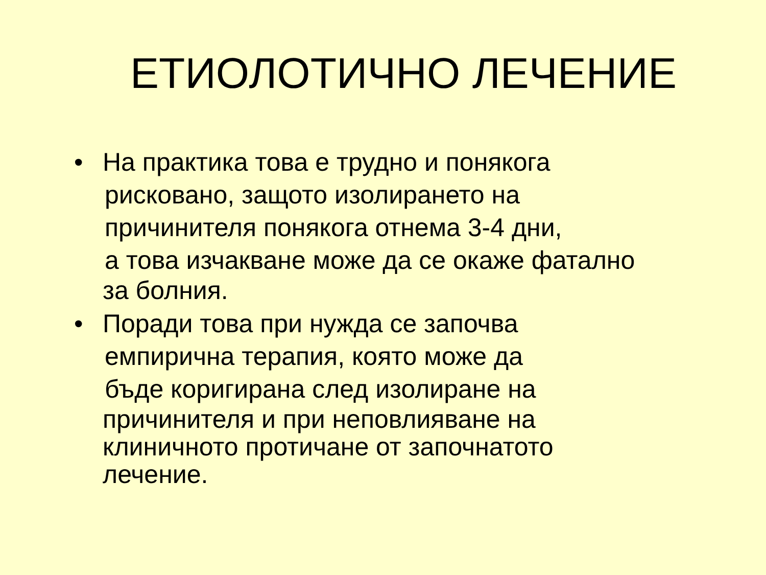ЕТИОЛОТИЧНО ЛЕЧЕНИЕ
• На практика това е трудно и понякога
рисковано, защото изолирането на
причинителя понякога отнема 3-4 дни,
а това изчакване може да се окаже фатално
за болния.
• Поради това при нужда се започва
емпирична терапия, която може да
бъде коригирана след изолиране на
причинителя и при неповлияване на
клиничното протичане от започнатото
лечение.